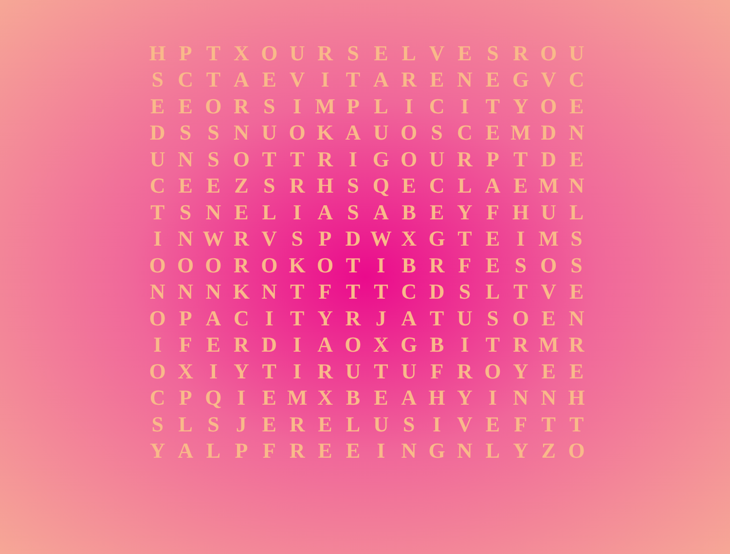| H | P | T | X | O | U | R | S | E | L | V | E | S | R | O | U |
| S | C | T | A | E | V | I | T | A | R | E | N | E | G | V | C |
| E | E | O | R | S | I | M | P | L | I | C | I | T | Y | O | E |
| D | S | S | N | U | O | K | A | U | O | S | C | E | M | D | N |
| U | N | S | O | T | T | R | I | G | O | U | R | P | T | D | E |
| C | E | E | Z | S | R | H | S | Q | E | C | L | A | E | M | N |
| T | S | N | E | L | I | A | S | A | B | E | Y | F | H | U | L |
| I | N | W | R | V | S | P | D | W | X | G | T | E | I | M | S |
| O | O | O | R | O | K | O | T | I | B | R | F | E | S | O | S |
| N | N | N | K | N | T | F | T | T | C | D | S | L | T | V | E |
| O | P | A | C | I | T | Y | R | J | A | T | U | S | O | E | N |
| I | F | E | R | D | I | A | O | X | G | B | I | T | R | M | R |
| O | X | I | Y | T | I | R | U | T | U | F | R | O | Y | E | E |
| C | P | Q | I | E | M | X | B | E | A | H | Y | I | N | N | H |
| S | L | S | J | E | R | E | L | U | S | I | V | E | F | T | T |
| Y | A | L | P | F | R | E | E | I | N | G | N | L | Y | Z | O |